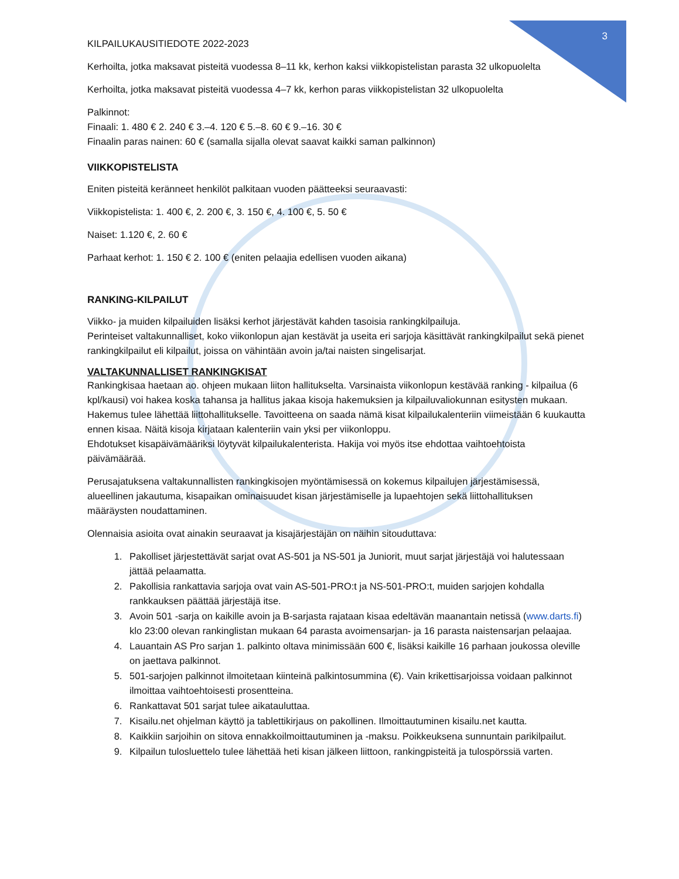3
KILPAILUKAUSITIEDOTE 2022-2023
Kerhoilta, jotka maksavat pisteitä vuodessa 8–11 kk, kerhon kaksi viikkopistelistan parasta 32 ulkopuolelta
Kerhoilta, jotka maksavat pisteitä vuodessa 4–7 kk, kerhon paras viikkopistelistan 32 ulkopuolelta
Palkinnot:
Finaali: 1. 480 € 2. 240 € 3.–4. 120 € 5.–8. 60 € 9.–16. 30 €
Finaalin paras nainen: 60 € (samalla sijalla olevat saavat kaikki saman palkinnon)
VIIKKOPISTELISTA
Eniten pisteitä keränneet henkilöt palkitaan vuoden päätteeksi seuraavasti:
Viikkopistelista: 1. 400 €, 2. 200 €, 3. 150 €, 4. 100 €, 5. 50 €
Naiset: 1.120 €, 2. 60 €
Parhaat kerhot: 1. 150 € 2. 100 € (eniten pelaajia edellisen vuoden aikana)
RANKING-KILPAILUT
Viikko- ja muiden kilpailuiden lisäksi kerhot järjestävät kahden tasoisia rankingkilpailuja.
Perinteiset valtakunnalliset, koko viikonlopun ajan kestävät ja useita eri sarjoja käsittävät rankingkilpailut sekä pienet rankingkilpailut eli kilpailut, joissa on vähintään avoin ja/tai naisten singelisarjat.
VALTAKUNNALLISET RANKINGKISAT
Rankingkisaa haetaan ao. ohjeen mukaan liiton hallitukselta. Varsinaista viikonlopun kestävää ranking - kilpailua (6 kpl/kausi) voi hakea koska tahansa ja hallitus jakaa kisoja hakemuksien ja kilpailuvaliokunnan esitysten mukaan.
Hakemus tulee lähettää liittohallitukselle. Tavoitteena on saada nämä kisat kilpailukalenteriin viimeistään 6 kuukautta ennen kisaa. Näitä kisoja kirjataan kalenteriin vain yksi per viikonloppu.
Ehdotukset kisapäivämääriksi löytyvät kilpailukalenterista. Hakija voi myös itse ehdottaa vaihtoehtoista päivämäärää.
Perusajatuksena valtakunnallisten rankingkisojen myöntämisessä on kokemus kilpailujen järjestämisessä, alueellinen jakautuma, kisapaikan ominaisuudet kisan järjestämiselle ja lupaehtojen sekä liittohallituksen määräysten noudattaminen.
Olennaisia asioita ovat ainakin seuraavat ja kisajärjestäjän on näihin sitouduttava:
1. Pakolliset järjestettävät sarjat ovat AS-501 ja NS-501 ja Juniorit, muut sarjat järjestäjä voi halutessaan jättää pelaamatta.
2. Pakollisia rankattavia sarjoja ovat vain AS-501-PRO:t ja NS-501-PRO:t, muiden sarjojen kohdalla rankkauksen päättää järjestäjä itse.
3. Avoin 501 -sarja on kaikille avoin ja B-sarjasta rajataan kisaa edeltävän maanantain netissä (www.darts.fi) klo 23:00 olevan rankinglistan mukaan 64 parasta avoimensarjan- ja 16 parasta naistensarjan pelaajaa.
4. Lauantain AS Pro sarjan 1. palkinto oltava minimissään 600 €, lisäksi kaikille 16 parhaan joukossa oleville on jaettava palkinnot.
5. 501-sarjojen palkinnot ilmoitetaan kiinteinä palkintosummina (€). Vain krikettisarjoissa voidaan palkinnot ilmoittaa vaihtoehtoisesti prosentteina.
6. Rankattavat 501 sarjat tulee aikatauluttaa.
7. Kisailu.net ohjelman käyttö ja tablettikirjaus on pakollinen. Ilmoittautuminen kisailu.net kautta.
8. Kaikkiin sarjoihin on sitova ennakkoilmoittautuminen ja -maksu. Poikkeuksena sunnuntain parikilpailut.
9. Kilpailun tulosluettelo tulee lähettää heti kisan jälkeen liittoon, rankingpisteitä ja tulospörssiä varten.